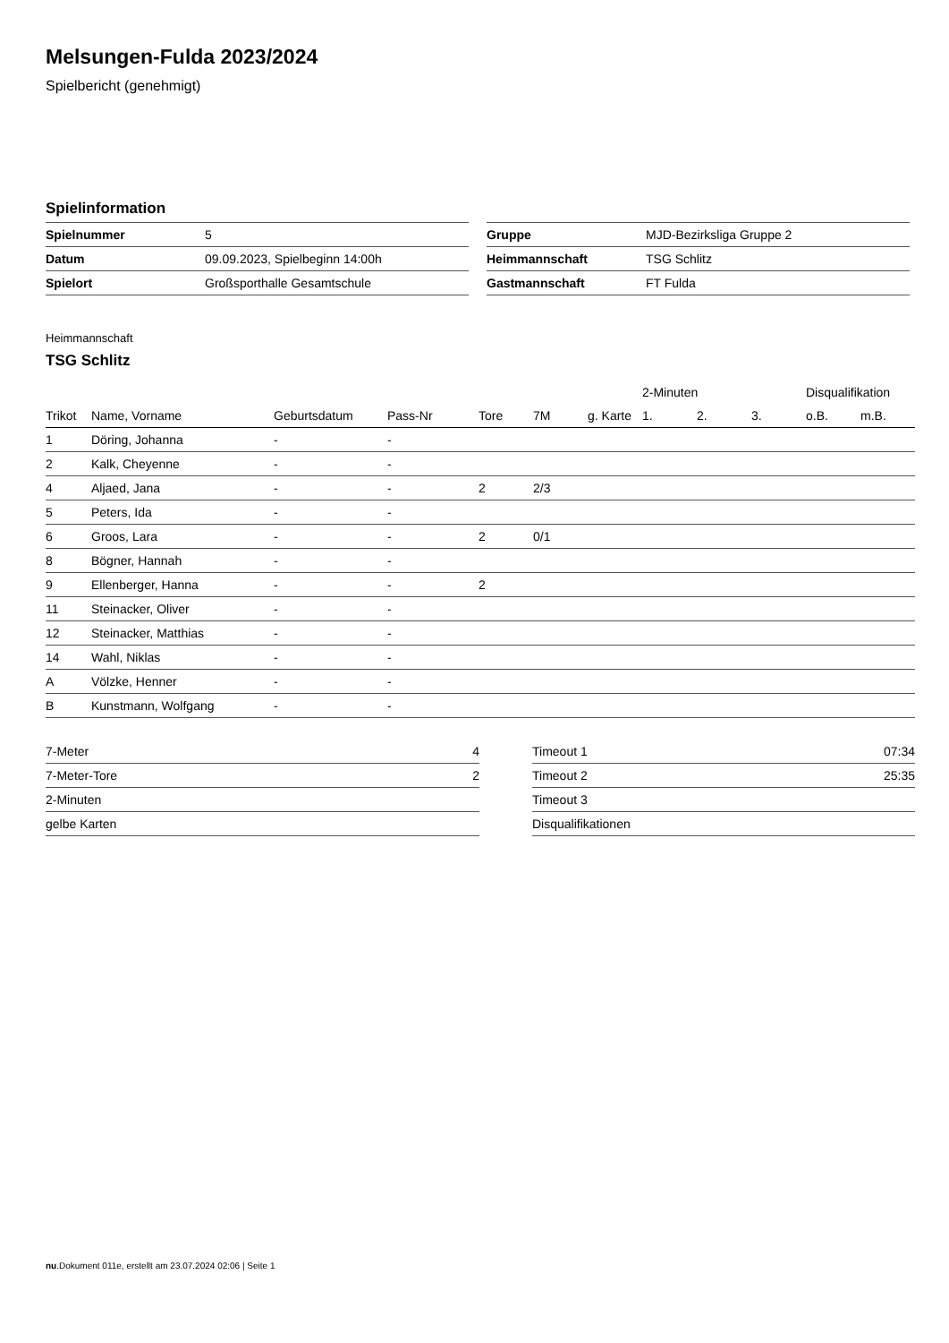Melsungen-Fulda 2023/2024
Spielbericht (genehmigt)
Spielinformation
| Spielnummer | 5 |
| Datum | 09.09.2023, Spielbeginn 14:00h |
| Spielort | Großsporthalle Gesamtschule |
| Gruppe | MJD-Bezirksliga Gruppe 2 |
| Heimmannschaft | TSG Schlitz |
| Gastmannschaft | FT Fulda |
Heimmannschaft
TSG Schlitz
| | | | | | | | 2-Minuten | | | Disqualifikation | |
| --- | --- | --- | --- | --- | --- | --- | --- | --- | --- | --- | --- |
| Trikot | Name, Vorname | Geburtsdatum | Pass-Nr | Tore | 7M | g. Karte | 1. | 2. | 3. | o.B. | m.B. |
| 1 | Döring, Johanna | - | - | | | | | | | | |
| 2 | Kalk, Cheyenne | - | - | | | | | | | | |
| 4 | Aljaed, Jana | - | - | 2 | 2/3 | | | | | | |
| 5 | Peters, Ida | - | - | | | | | | | | |
| 6 | Groos, Lara | - | - | 2 | 0/1 | | | | | | |
| 8 | Bögner, Hannah | - | - | | | | | | | | |
| 9 | Ellenberger, Hanna | - | - | 2 | | | | | | | |
| 11 | Steinacker, Oliver | - | - | | | | | | | | |
| 12 | Steinacker, Matthias | - | - | | | | | | | | |
| 14 | Wahl, Niklas | - | - | | | | | | | | |
| A | Völzke, Henner | - | - | | | | | | | | |
| B | Kunstmann, Wolfgang | - | - | | | | | | | | |
| 7-Meter | 4 |
| 7-Meter-Tore | 2 |
| 2-Minuten | |
| gelbe Karten | |
| Timeout 1 | 07:34 |
| Timeout 2 | 25:35 |
| Timeout 3 | |
| Disqualifikationen | |
nu.Dokument 011e, erstellt am 23.07.2024 02:06 | Seite 1